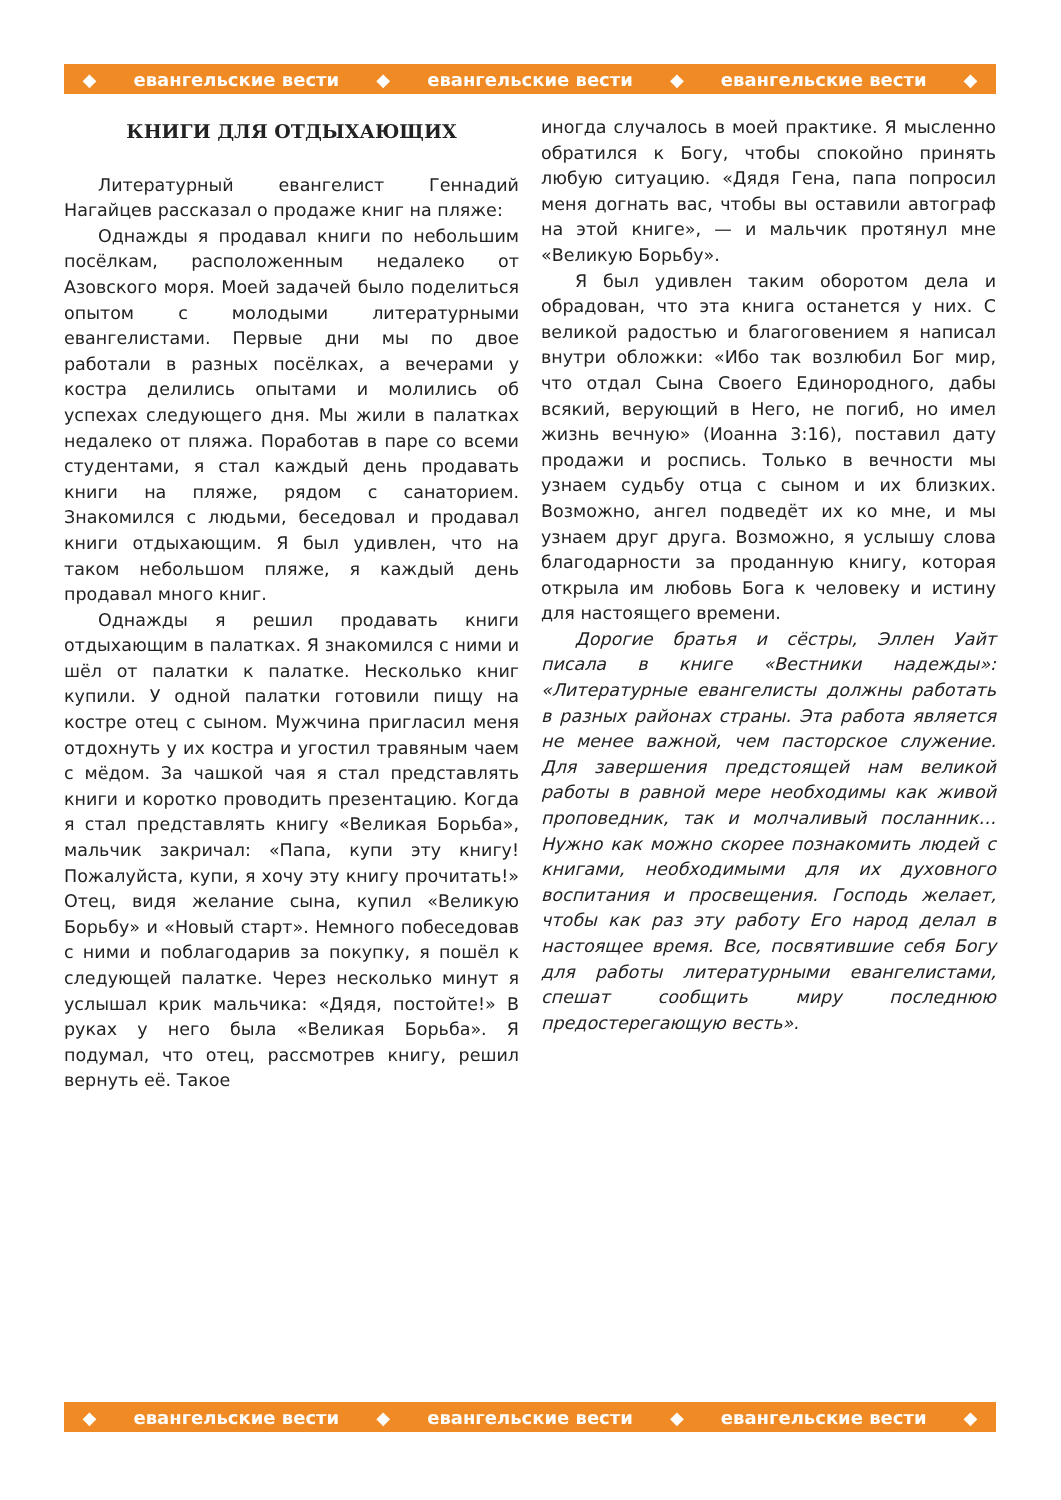◆ евангельские вести ◆ евангельские вести ◆ евангельские вести ◆
КНИГИ ДЛЯ ОТДЫХАЮЩИХ
Литературный евангелист Геннадий Нагайцев рассказал о продаже книг на пляже:
Однажды я продавал книги по небольшим посёлкам, расположенным недалеко от Азовского моря. Моей задачей было поделиться опытом с молодыми литературными евангелистами. Первые дни мы по двое работали в разных посёлках, а вечерами у костра делились опытами и молились об успехах следующего дня. Мы жили в палатках недалеко от пляжа. Поработав в паре со всеми студентами, я стал каждый день продавать книги на пляже, рядом с санаторием. Знакомился с людьми, беседовал и продавал книги отдыхающим. Я был удивлен, что на таком небольшом пляже, я каждый день продавал много книг.
Однажды я решил продавать книги отдыхающим в палатках. Я знакомился с ними и шёл от палатки к палатке. Несколько книг купили. У одной палатки готовили пищу на костре отец с сыном. Мужчина пригласил меня отдохнуть у их костра и угостил травяным чаем с мёдом. За чашкой чая я стал представлять книги и коротко проводить презентацию. Когда я стал представлять книгу «Великая Борьба», мальчик закричал: «Папа, купи эту книгу! Пожалуйста, купи, я хочу эту книгу прочитать!» Отец, видя желание сына, купил «Великую Борьбу» и «Новый старт». Немного побеседовав с ними и поблагодарив за покупку, я пошёл к следующей палатке. Через несколько минут я услышал крик мальчика: «Дядя, постойте!» В руках у него была «Великая Борьба». Я подумал, что отец, рассмотрев книгу, решил вернуть её. Такое
иногда случалось в моей практике. Я мысленно обратился к Богу, чтобы спокойно принять любую ситуацию. «Дядя Гена, папа попросил меня догнать вас, чтобы вы оставили автограф на этой книге», — и мальчик протянул мне «Великую Борьбу».
Я был удивлен таким оборотом дела и обрадован, что эта книга останется у них. С великой радостью и благоговением я написал внутри обложки: «Ибо так возлюбил Бог мир, что отдал Сына Своего Единородного, дабы всякий, верующий в Него, не погиб, но имел жизнь вечную» (Иоанна 3:16), поставил дату продажи и роспись. Только в вечности мы узнаем судьбу отца с сыном и их близких. Возможно, ангел подведёт их ко мне, и мы узнаем друг друга. Возможно, я услышу слова благодарности за проданную книгу, которая открыла им любовь Бога к человеку и истину для настоящего времени.
Дорогие братья и сёстры, Эллен Уайт писала в книге «Вестники надежды»: «Литературные евангелисты должны работать в разных районах страны. Эта работа является не менее важной, чем пасторское служение. Для завершения предстоящей нам великой работы в равной мере необходимы как живой проповедник, так и молчаливый посланник… Нужно как можно скорее познакомить людей с книгами, необходимыми для их духовного воспитания и просвещения. Господь желает, чтобы как раз эту работу Его народ делал в настоящее время. Все, посвятившие себя Богу для работы литературными евангелистами, спешат сообщить миру последнюю предостерегающую весть».
◆ евангельские вести ◆ евангельские вести ◆ евангельские вести ◆